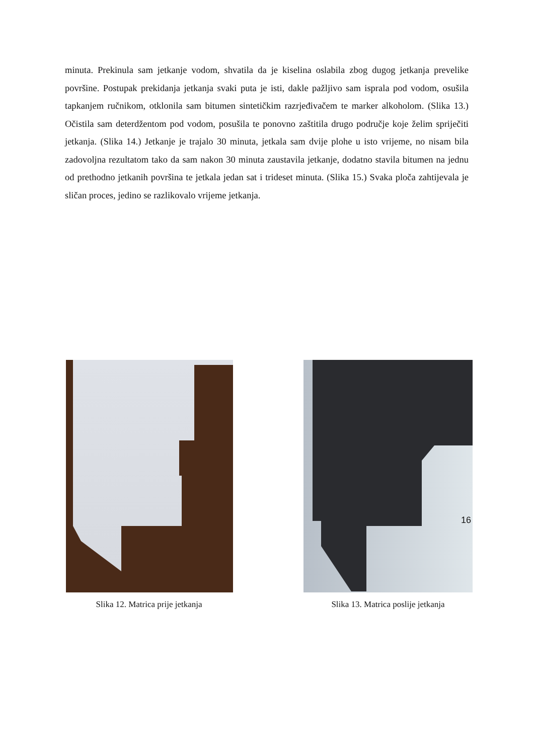minuta. Prekinula sam jetkanje vodom, shvatila da je kiselina oslabila zbog dugog jetkanja prevelike površine. Postupak prekidanja jetkanja svaki puta je isti, dakle pažljivo sam isprala pod vodom, osušila tapkanjem ručnikom, otklonila sam bitumen sintetičkim razrjeđivačem te marker alkoholom. (Slika 13.) Očistila sam deterdžentom pod vodom, posušila te ponovno zaštitila drugo područje koje želim spriječiti jetkanja. (Slika 14.) Jetkanje je trajalo 30 minuta, jetkala sam dvije plohe u isto vrijeme, no nisam bila zadovoljna rezultatom tako da sam nakon 30 minuta zaustavila jetkanje, dodatno stavila bitumen na jednu od prethodno jetkanih površina te jetkala jedan sat i trideset minuta. (Slika 15.) Svaka ploča zahtijevala je sličan proces, jedino se razlikovalo vrijeme jetkanja.
Slika 12. Matrica prije jetkanja
Slika 13. Matrica poslije jetkanja
16